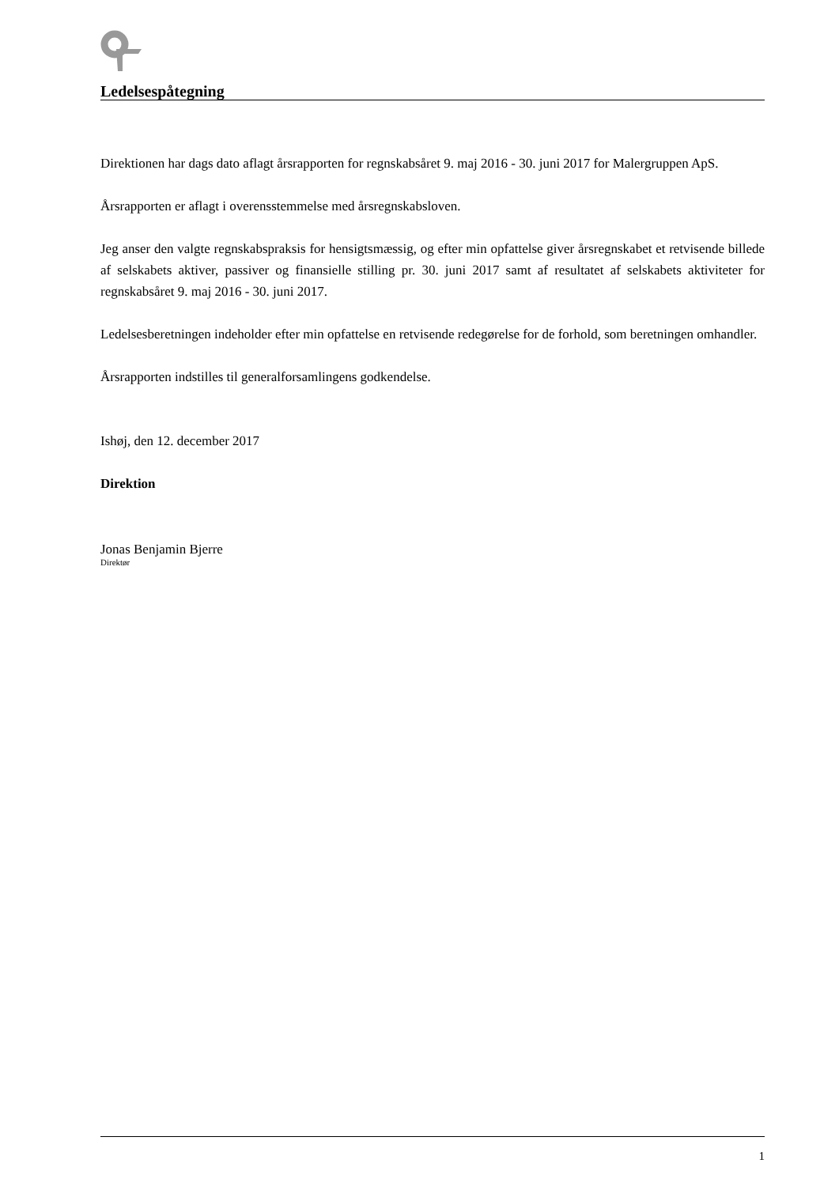Ledelsespåtegning
Direktionen har dags dato aflagt årsrapporten for regnskabsåret 9. maj 2016 - 30. juni 2017 for Malergruppen ApS.
Årsrapporten er aflagt i overensstemmelse med årsregnskabsloven.
Jeg anser den valgte regnskabspraksis for hensigtsmæssig, og efter min opfattelse giver årsregnskabet et retvisende billede af selskabets aktiver, passiver og finansielle stilling pr. 30. juni 2017 samt af resultatet af selskabets aktiviteter for regnskabsåret 9. maj 2016 - 30. juni 2017.
Ledelsesberetningen indeholder efter min opfattelse en retvisende redegørelse for de forhold, som beretningen omhandler.
Årsrapporten indstilles til generalforsamlingens godkendelse.
Ishøj, den 12. december 2017
Direktion
Jonas Benjamin Bjerre
Direktør
1